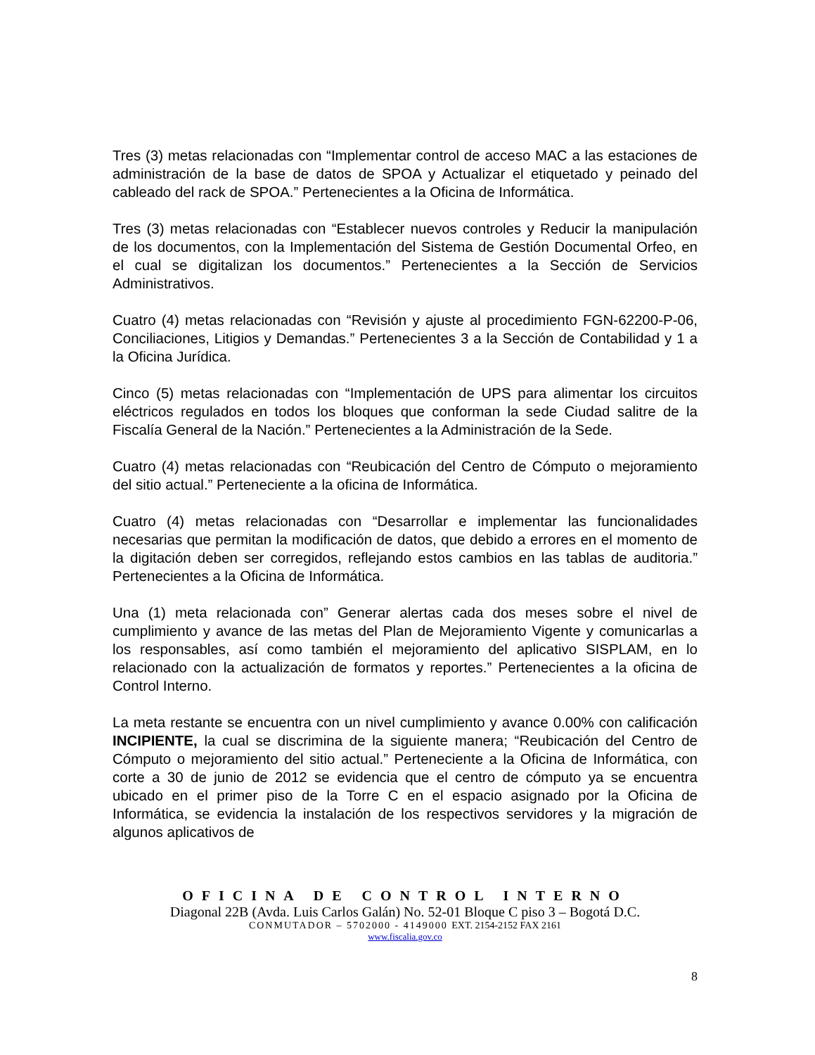Tres (3) metas relacionadas con “Implementar control de acceso MAC a las estaciones de administración de la base de datos de SPOA y Actualizar el etiquetado y peinado del cableado del rack de SPOA.” Pertenecientes a la Oficina de Informática.
Tres (3) metas relacionadas con “Establecer nuevos controles y Reducir la manipulación de los documentos, con la Implementación del Sistema de Gestión Documental Orfeo, en el cual se digitalizan los documentos.” Pertenecientes a la Sección de Servicios Administrativos.
Cuatro (4) metas relacionadas con “Revisión y ajuste al procedimiento FGN-62200-P-06, Conciliaciones, Litigios y Demandas.” Pertenecientes 3 a la Sección de Contabilidad y 1 a la Oficina Jurídica.
Cinco (5) metas relacionadas con “Implementación de UPS para alimentar los circuitos eléctricos regulados en todos los bloques que conforman la sede Ciudad salitre de la Fiscalía General de la Nación.” Pertenecientes a la Administración de la Sede.
Cuatro (4) metas relacionadas con “Reubicación del Centro de Cómputo o mejoramiento del sitio actual.” Perteneciente a la oficina de Informática.
Cuatro (4) metas relacionadas con “Desarrollar e implementar las funcionalidades necesarias que permitan la modificación de datos, que debido a errores en el momento de la digitación deben ser corregidos, reflejando estos cambios en las tablas de auditoria.” Pertenecientes a la Oficina de Informática.
Una (1) meta relacionada con” Generar alertas cada dos meses sobre el nivel de cumplimiento y avance de las metas del Plan de Mejoramiento Vigente y comunicarlas a los responsables, así como también el mejoramiento del aplicativo SISPLAM, en lo relacionado con la actualización de formatos y reportes.” Pertenecientes a la oficina de Control Interno.
La meta restante se encuentra con un nivel cumplimiento y avance 0.00% con calificación INCIPIENTE, la cual se discrimina de la siguiente manera; “Reubicación del Centro de Cómputo o mejoramiento del sitio actual.” Perteneciente a la Oficina de Informática, con corte a 30 de junio de 2012 se evidencia que el centro de cómputo ya se encuentra ubicado en el primer piso de la Torre C en el espacio asignado por la Oficina de Informática, se evidencia la instalación de los respectivos servidores y la migración de algunos aplicativos de
OFICINA DE CONTROL INTERNO
Diagonal 22B (Avda. Luis Carlos Galán) No. 52-01 Bloque C piso 3 – Bogotá D.C.
CONMUTADOR – 5702000 - 4149000 EXT. 2154-2152 FAX 2161
www.fiscalia.gov.co
8